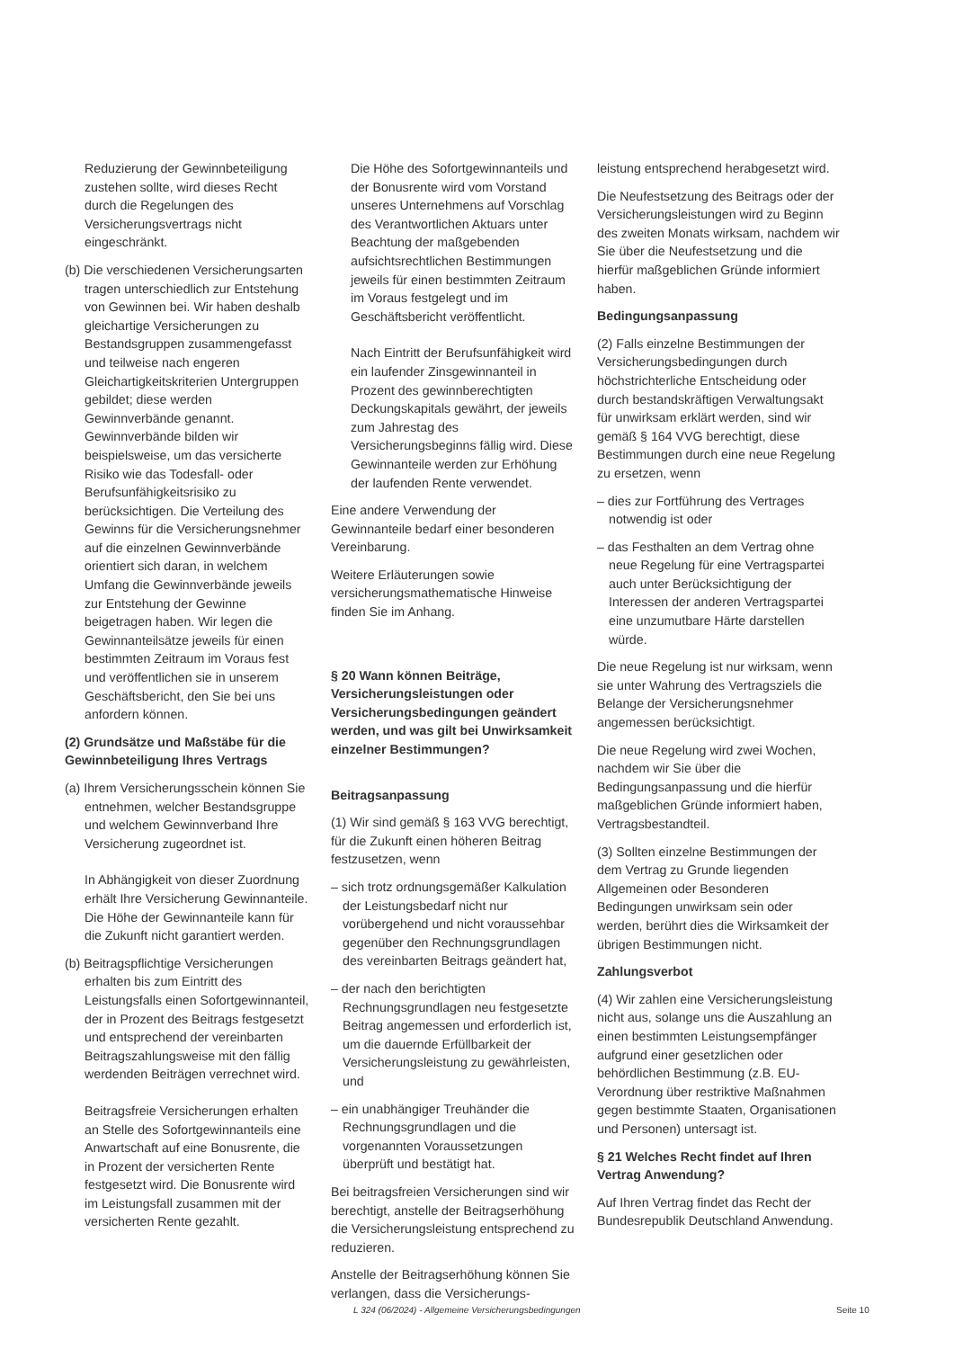Reduzierung der Gewinnbeteiligung zustehen sollte, wird dieses Recht durch die Regelungen des Versicherungsvertrags nicht eingeschränkt.
(b) Die verschiedenen Versicherungsarten tragen unterschiedlich zur Entstehung von Gewinnen bei. Wir haben deshalb gleichartige Versicherungen zu Bestandsgruppen zusammengefasst und teilweise nach engeren Gleichartigkeitskriterien Untergruppen gebildet; diese werden Gewinnverbände genannt. Gewinnverbände bilden wir beispielsweise, um das versicherte Risiko wie das Todesfall- oder Berufsunfähigkeitsrisiko zu berücksichtigen. Die Verteilung des Gewinns für die Versicherungsnehmer auf die einzelnen Gewinnverbände orientiert sich daran, in welchem Umfang die Gewinnverbände jeweils zur Entstehung der Gewinne beigetragen haben. Wir legen die Gewinnanteilsätze jeweils für einen bestimmten Zeitraum im Voraus fest und veröffentlichen sie in unserem Geschäftsbericht, den Sie bei uns anfordern können.
(2) Grundsätze und Maßstäbe für die Gewinnbeteiligung Ihres Vertrags
(a) Ihrem Versicherungsschein können Sie entnehmen, welcher Bestandsgruppe und welchem Gewinnverband Ihre Versicherung zugeordnet ist.
In Abhängigkeit von dieser Zuordnung erhält Ihre Versicherung Gewinnanteile. Die Höhe der Gewinnanteile kann für die Zukunft nicht garantiert werden.
(b) Beitragspflichtige Versicherungen erhalten bis zum Eintritt des Leistungsfalls einen Sofortgewinnanteil, der in Prozent des Beitrags festgesetzt und entsprechend der vereinbarten Beitragszahlungsweise mit den fällig werdenden Beiträgen verrechnet wird.
Beitragsfreie Versicherungen erhalten an Stelle des Sofortgewinnanteils eine Anwartschaft auf eine Bonusrente, die in Prozent der versicherten Rente festgesetzt wird. Die Bonusrente wird im Leistungsfall zusammen mit der versicherten Rente gezahlt.
Die Höhe des Sofortgewinnanteils und der Bonusrente wird vom Vorstand unseres Unternehmens auf Vorschlag des Verantwortlichen Aktuars unter Beachtung der maßgebenden aufsichtsrechtlichen Bestimmungen jeweils für einen bestimmten Zeitraum im Voraus festgelegt und im Geschäftsbericht veröffentlicht.
Nach Eintritt der Berufsunfähigkeit wird ein laufender Zinsgewinnanteil in Prozent des gewinnberechtigten Deckungskapitals gewährt, der jeweils zum Jahrestag des Versicherungsbeginns fällig wird. Diese Gewinnanteile werden zur Erhöhung der laufenden Rente verwendet.
Eine andere Verwendung der Gewinnanteile bedarf einer besonderen Vereinbarung.
Weitere Erläuterungen sowie versicherungsmathematische Hinweise finden Sie im Anhang.
§ 20 Wann können Beiträge, Versicherungsleistungen oder Versicherungsbedingungen geändert werden, und was gilt bei Unwirksamkeit einzelner Bestimmungen?
Beitragsanpassung
(1) Wir sind gemäß § 163 VVG berechtigt, für die Zukunft einen höheren Beitrag festzusetzen, wenn
– sich trotz ordnungsgemäßer Kalkulation der Leistungsbedarf nicht nur vorübergehend und nicht voraussehbar gegenüber den Rechnungsgrundlagen des vereinbarten Beitrags geändert hat,
– der nach den berichtigten Rechnungsgrundlagen neu festgesetzte Beitrag angemessen und erforderlich ist, um die dauernde Erfüllbarkeit der Versicherungsleistung zu gewährleisten, und
– ein unabhängiger Treuhänder die Rechnungsgrundlagen und die vorgenannten Voraussetzungen überprüft und bestätigt hat.
Bei beitragsfreien Versicherungen sind wir berechtigt, anstelle der Beitragserhöhung die Versicherungsleistung entsprechend zu reduzieren.
Anstelle der Beitragserhöhung können Sie verlangen, dass die Versicherungs-
leistung entsprechend herabgesetzt wird.
Die Neufestsetzung des Beitrags oder der Versicherungsleistungen wird zu Beginn des zweiten Monats wirksam, nachdem wir Sie über die Neufestsetzung und die hierfür maßgeblichen Gründe informiert haben.
Bedingungsanpassung
(2) Falls einzelne Bestimmungen der Versicherungsbedingungen durch höchstrichterliche Entscheidung oder durch bestandskräftigen Verwaltungsakt für unwirksam erklärt werden, sind wir gemäß § 164 VVG berechtigt, diese Bestimmungen durch eine neue Regelung zu ersetzen, wenn
– dies zur Fortführung des Vertrages notwendig ist oder
– das Festhalten an dem Vertrag ohne neue Regelung für eine Vertragspartei auch unter Berücksichtigung der Interessen der anderen Vertragspartei eine unzumutbare Härte darstellen würde.
Die neue Regelung ist nur wirksam, wenn sie unter Wahrung des Vertragsziels die Belange der Versicherungsnehmer angemessen berücksichtigt.
Die neue Regelung wird zwei Wochen, nachdem wir Sie über die Bedingungsanpassung und die hierfür maßgeblichen Gründe informiert haben, Vertragsbestandteil.
(3) Sollten einzelne Bestimmungen der dem Vertrag zu Grunde liegenden Allgemeinen oder Besonderen Bedingungen unwirksam sein oder werden, berührt dies die Wirksamkeit der übrigen Bestimmungen nicht.
Zahlungsverbot
(4) Wir zahlen eine Versicherungsleistung nicht aus, solange uns die Auszahlung an einen bestimmten Leistungsempfänger aufgrund einer gesetzlichen oder behördlichen Bestimmung (z.B. EU-Verordnung über restriktive Maßnahmen gegen bestimmte Staaten, Organisationen und Personen) untersagt ist.
§ 21 Welches Recht findet auf Ihren Vertrag Anwendung?
Auf Ihren Vertrag findet das Recht der Bundesrepublik Deutschland Anwendung.
L 324 (06/2024) - Allgemeine Versicherungsbedingungen Seite 10